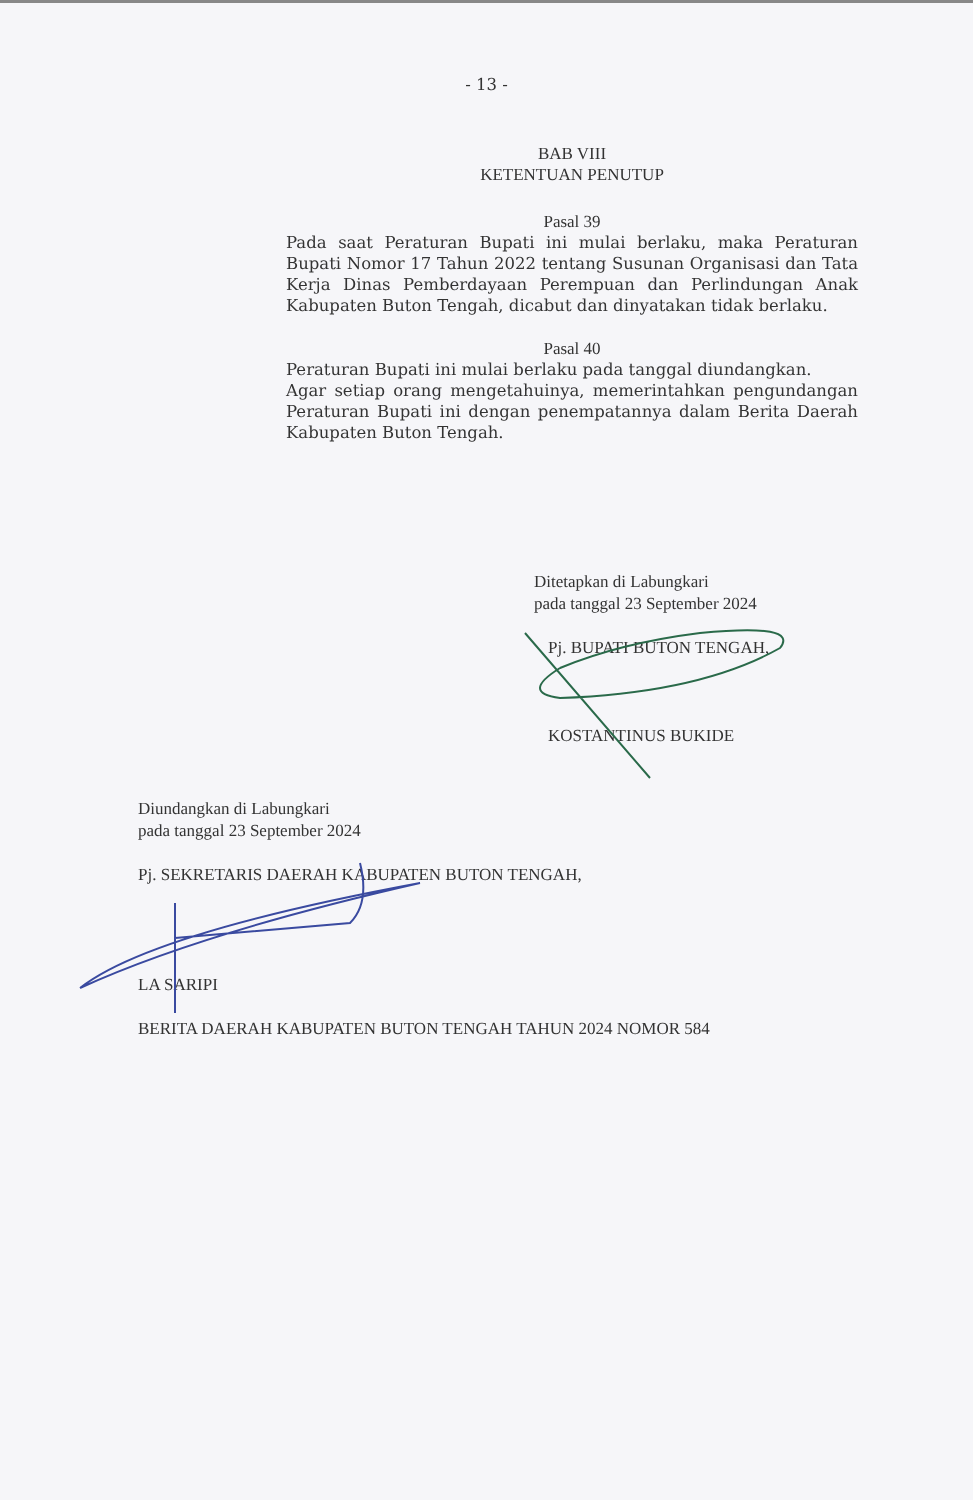- 13 -
BAB VIII
KETENTUAN PENUTUP
Pasal 39
Pada saat Peraturan Bupati ini mulai berlaku, maka Peraturan Bupati Nomor 17 Tahun 2022 tentang Susunan Organisasi dan Tata Kerja Dinas Pemberdayaan Perempuan dan Perlindungan Anak Kabupaten Buton Tengah, dicabut dan dinyatakan tidak berlaku.
Pasal 40
Peraturan Bupati ini mulai berlaku pada tanggal diundangkan.
Agar setiap orang mengetahuinya, memerintahkan pengundangan Peraturan Bupati ini dengan penempatannya dalam Berita Daerah Kabupaten Buton Tengah.
Ditetapkan di Labungkari
pada tanggal 23 September 2024
Pj. BUPATI BUTON TENGAH,
KOSTANTINUS BUKIDE
Diundangkan di Labungkari
pada tanggal 23 September 2024
Pj. SEKRETARIS DAERAH KABUPATEN BUTON TENGAH,
LA SARIPI
BERITA DAERAH KABUPATEN BUTON TENGAH TAHUN 2024 NOMOR 584